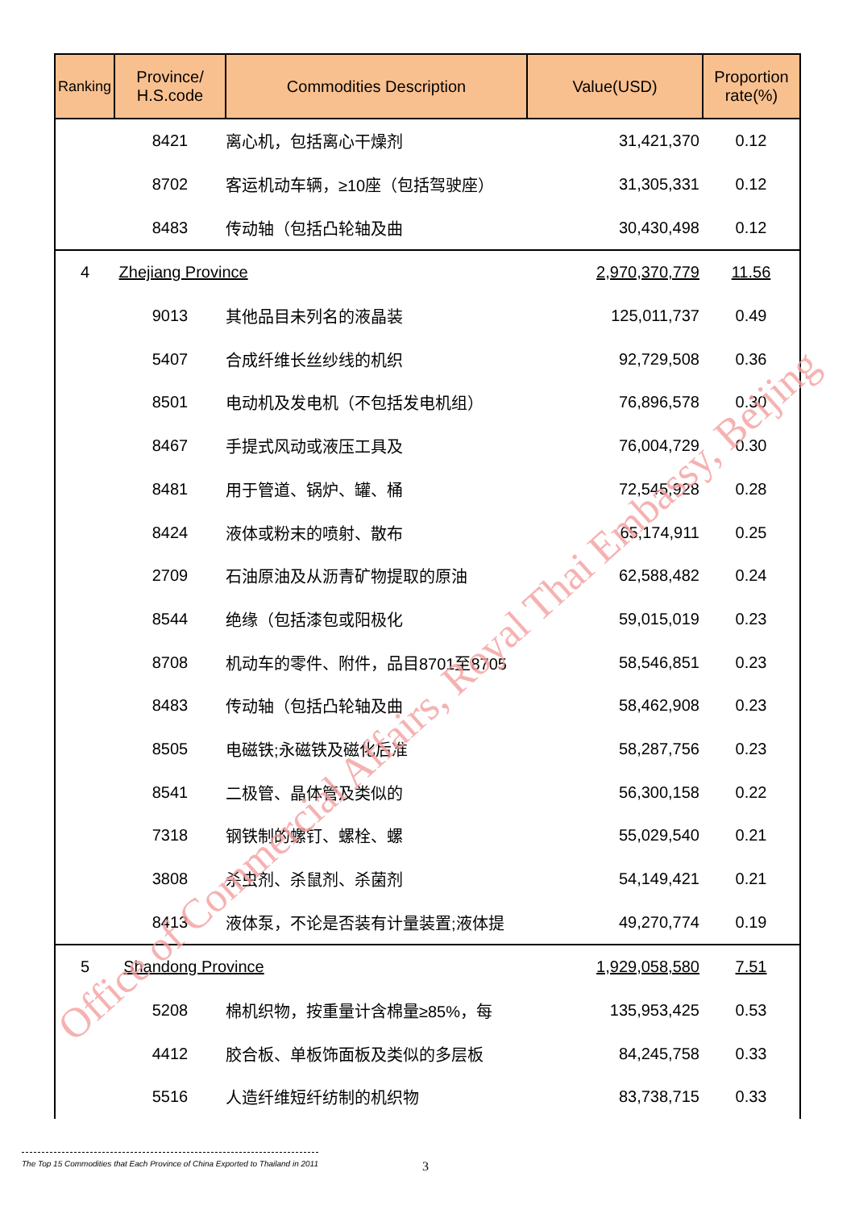| Ranking | Province/ H.S.code | Commodities Description | Value(USD) | Proportion rate(%) |
| --- | --- | --- | --- | --- |
| | 8421 | 离心机，包括离心干燥剂 | 31,421,370 | 0.12 |
| | 8702 | 客运机动车辆，≥10座（包括驾驶座） | 31,305,331 | 0.12 |
| | 8483 | 传动轴（包括凸轮轴及曲 | 30,430,498 | 0.12 |
| 4 | Zhejiang Province | | 2,970,370,779 | 11.56 |
| | 9013 | 其他品目未列名的液晶装 | 125,011,737 | 0.49 |
| | 5407 | 合成纤维长丝纱线的机织 | 92,729,508 | 0.36 |
| | 8501 | 电动机及发电机（不包括发电机组） | 76,896,578 | 0.30 |
| | 8467 | 手提式风动或液压工具及 | 76,004,729 | 0.30 |
| | 8481 | 用于管道、锅炉、罐、桶 | 72,545,928 | 0.28 |
| | 8424 | 液体或粉末的喷射、散布 | 65,174,911 | 0.25 |
| | 2709 | 石油原油及从沥青矿物提取的原油 | 62,588,482 | 0.24 |
| | 8544 | 绝缘（包括漆包或阳极化 | 59,015,019 | 0.23 |
| | 8708 | 机动车的零件、附件，品目8701至8705 | 58,546,851 | 0.23 |
| | 8483 | 传动轴（包括凸轮轴及曲 | 58,462,908 | 0.23 |
| | 8505 | 电磁铁;永磁铁及磁化后准 | 58,287,756 | 0.23 |
| | 8541 | 二极管、晶体管及类似的 | 56,300,158 | 0.22 |
| | 7318 | 钢铁制的螺钉、螺栓、螺 | 55,029,540 | 0.21 |
| | 3808 | 杀虫剂、杀鼠剂、杀菌剂 | 54,149,421 | 0.21 |
| | 8413 | 液体泵，不论是否装有计量装置;液体提 | 49,270,774 | 0.19 |
| 5 | Shandong Province | | 1,929,058,580 | 7.51 |
| | 5208 | 棉机织物，按重量计含棉量≥85%，每 | 135,953,425 | 0.53 |
| | 4412 | 胶合板、单板饰面板及类似的多层板 | 84,245,758 | 0.33 |
| | 5516 | 人造纤维短纤纺制的机织物 | 83,738,715 | 0.33 |
Office of Commercial Affairs, Royal Thai Embassy, Beijing
The Top 15 Commodities that Each Province of China Exported to Thailand in 2011
3